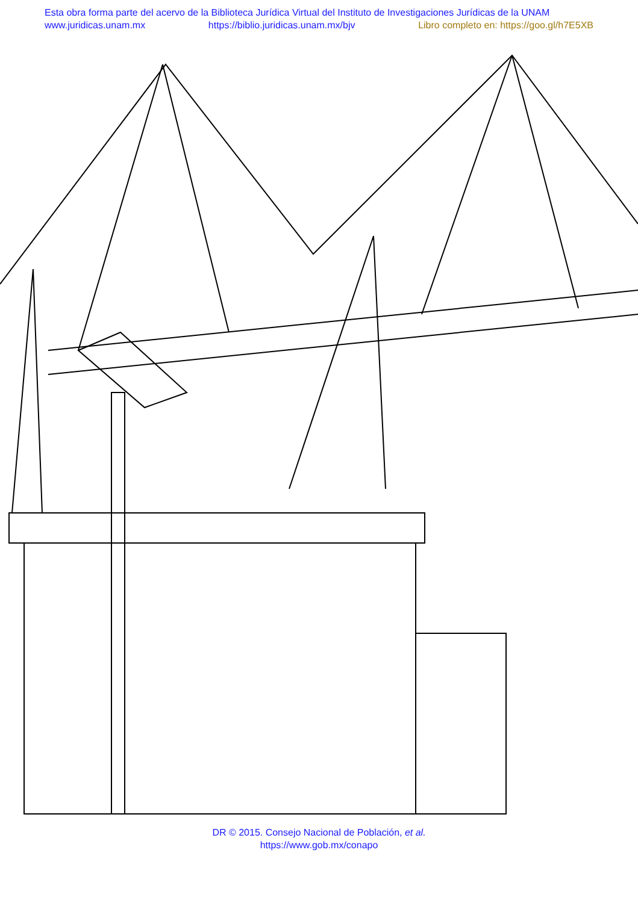Esta obra forma parte del acervo de la Biblioteca Jurídica Virtual del Instituto de Investigaciones Jurídicas de la UNAM
www.juridicas.unam.mx https://biblio.juridicas.unam.mx/bjv Libro completo en: https://goo.gl/h7E5XB
DR © 2015. Consejo Nacional de Población, et al.
https://www.gob.mx/conapo